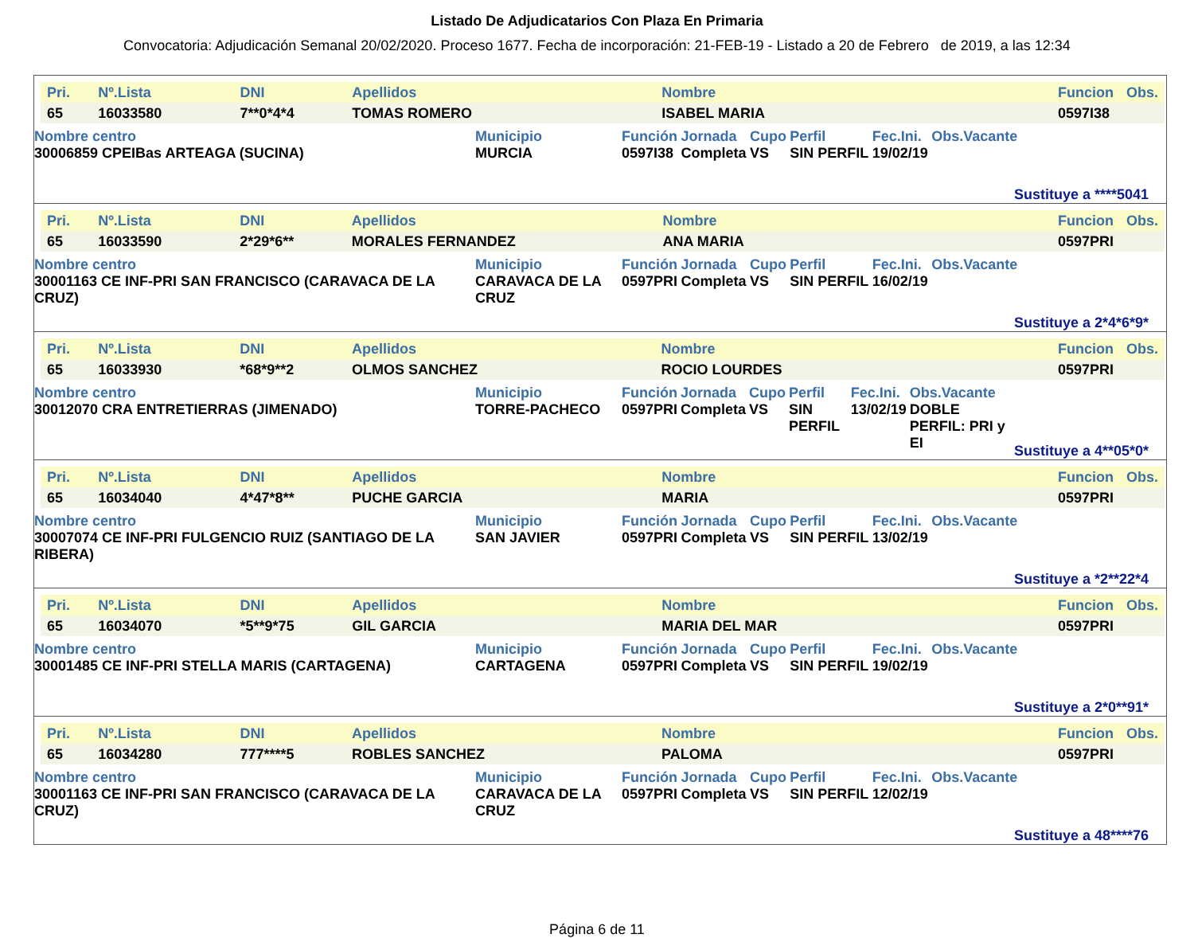Listado De Adjudicatarios Con Plaza En Primaria
Convocatoria: Adjudicación Semanal 20/02/2020. Proceso 1677. Fecha de incorporación: 21-FEB-19 - Listado a 20 de Febrero de 2019, a las 12:34
| Pri. | Nº.Lista | DNI | Apellidos | Nombre | Funcion | Obs. |
| --- | --- | --- | --- | --- | --- | --- |
| 65 | 16033580 | 7**0*4*4 | TOMAS ROMERO | ISABEL MARIA | 0597I38 | |
| Nombre centro | Municipio | Función | Jornada | Cupo | Perfil | Fec.Ini. | Obs.Vacante |
| --- | --- | --- | --- | --- | --- | --- | --- |
| 30006859 CPEIBas ARTEAGA (SUCINA) | MURCIA | 0597I38 | Completa | VS | SIN PERFIL | 19/02/19 | |
Sustituye a ****5041
| Pri. | Nº.Lista | DNI | Apellidos | Nombre | Funcion | Obs. |
| --- | --- | --- | --- | --- | --- | --- |
| 65 | 16033590 | 2*29*6** | MORALES FERNANDEZ | ANA MARIA | 0597PRI | |
| Nombre centro | Municipio | Función | Jornada | Cupo | Perfil | Fec.Ini. | Obs.Vacante |
| --- | --- | --- | --- | --- | --- | --- | --- |
| 30001163 CE INF-PRI SAN FRANCISCO (CARAVACA DE LA CRUZ) | CARAVACA DE LA CRUZ | 0597PRI | Completa | VS | SIN PERFIL | 16/02/19 | |
Sustituye a 2*4*6*9*
| Pri. | Nº.Lista | DNI | Apellidos | Nombre | Funcion | Obs. |
| --- | --- | --- | --- | --- | --- | --- |
| 65 | 16033930 | *68*9**2 | OLMOS SANCHEZ | ROCIO LOURDES | 0597PRI | |
| Nombre centro | Municipio | Función | Jornada | Cupo | Perfil | Fec.Ini. | Obs.Vacante |
| --- | --- | --- | --- | --- | --- | --- | --- |
| 30012070 CRA ENTRETIERRAS (JIMENADO) | TORRE-PACHECO | 0597PRI | Completa | VS | SIN PERFIL | 13/02/19 | DOBLE PERFIL: PRI y EI |
Sustituye a 4**05*0*
| Pri. | Nº.Lista | DNI | Apellidos | Nombre | Funcion | Obs. |
| --- | --- | --- | --- | --- | --- | --- |
| 65 | 16034040 | 4*47*8** | PUCHE GARCIA | MARIA | 0597PRI | |
| Nombre centro | Municipio | Función | Jornada | Cupo | Perfil | Fec.Ini. | Obs.Vacante |
| --- | --- | --- | --- | --- | --- | --- | --- |
| 30007074 CE INF-PRI FULGENCIO RUIZ (SANTIAGO DE LA RIBERA) | SAN JAVIER | 0597PRI | Completa | VS | SIN PERFIL | 13/02/19 | |
Sustituye a *2**22*4
| Pri. | Nº.Lista | DNI | Apellidos | Nombre | Funcion | Obs. |
| --- | --- | --- | --- | --- | --- | --- |
| 65 | 16034070 | *5**9*75 | GIL GARCIA | MARIA DEL MAR | 0597PRI | |
| Nombre centro | Municipio | Función | Jornada | Cupo | Perfil | Fec.Ini. | Obs.Vacante |
| --- | --- | --- | --- | --- | --- | --- | --- |
| 30001485 CE INF-PRI STELLA MARIS (CARTAGENA) | CARTAGENA | 0597PRI | Completa | VS | SIN PERFIL | 19/02/19 | |
Sustituye a 2*0**91*
| Pri. | Nº.Lista | DNI | Apellidos | Nombre | Funcion | Obs. |
| --- | --- | --- | --- | --- | --- | --- |
| 65 | 16034280 | 777****5 | ROBLES SANCHEZ | PALOMA | 0597PRI | |
| Nombre centro | Municipio | Función | Jornada | Cupo | Perfil | Fec.Ini. | Obs.Vacante |
| --- | --- | --- | --- | --- | --- | --- | --- |
| 30001163 CE INF-PRI SAN FRANCISCO (CARAVACA DE LA CRUZ) | CARAVACA DE LA CRUZ | 0597PRI | Completa | VS | SIN PERFIL | 12/02/19 | |
Sustituye a 48****76
Página 6 de 11